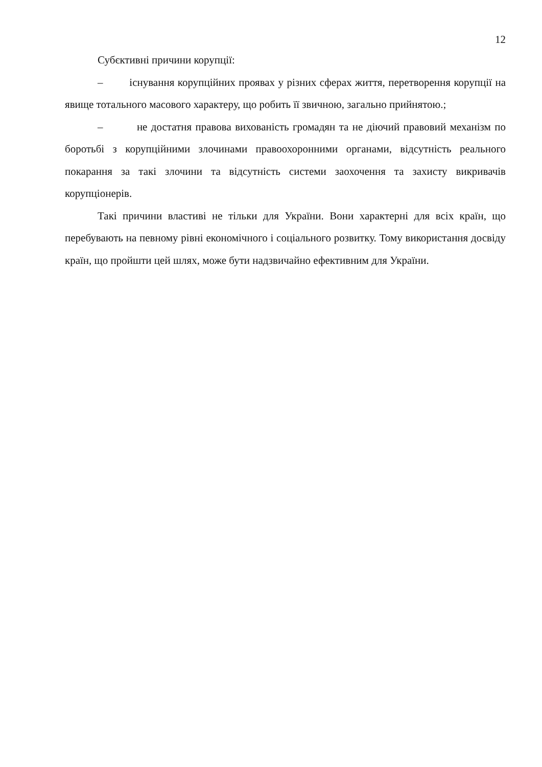12
Субєктивні причини корупції:
– існування корупційних проявах у різних сферах життя, перетворення корупції на явище тотального масового характеру, що робить її звичною, загально прийнятою.;
– не достатня правова вихованість громадян та не діючий правовий механізм по боротьбі з корупційними злочинами правоохоронними органами, відсутність реального покарання за такі злочини та відсутність системи заохочення та захисту викривачів корупціонерів.
Такі причини властиві не тільки для України. Вони характерні для всіх країн, що перебувають на певному рівні економічного і соціального розвитку. Тому використання досвіду країн, що пройшти цей шлях, може бути надзвичайно ефективним для України.